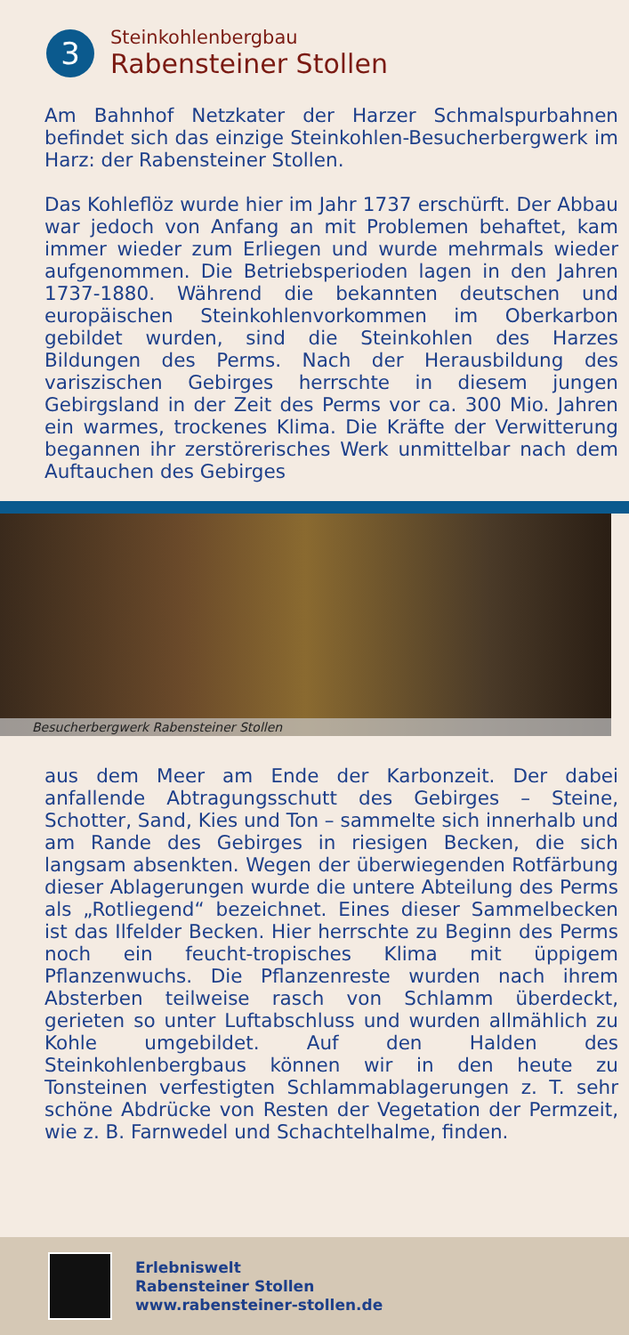3
Steinkohlenbergbau
Rabensteiner Stollen
Am Bahnhof Netzkater der Harzer Schmalspurbahnen befindet sich das einzige Steinkohlen-Besucherberg­werk im Harz: der Rabensteiner Stollen.
Das Kohleflöz wurde hier im Jahr 1737 erschürft. Der Abbau war jedoch von Anfang an mit Problemen behaftet, kam immer wieder zum Erliegen und wurde mehrmals wieder aufgenommen. Die Betriebsperioden lagen in den Jahren 1737-1880. Während die bekannten deutschen und europäischen Steinkohlenvorkommen im Oberkarbon gebildet wurden, sind die Steinkohlen des Harzes Bildungen des Perms. Nach der Herausbildung des variszischen Gebirges herrschte in diesem jungen Gebirgsland in der Zeit des Perms vor ca. 300 Mio. Jahren ein warmes, trockenes Klima. Die Kräfte der Verwitterung begannen ihr zerstörerisches Werk unmittelbar nach dem Auftauchen des Gebirges
Besucherbergwerk Rabensteiner Stollen
aus dem Meer am Ende der Karbonzeit. Der dabei anfallende Abtragungsschutt des Gebirges – Steine, Schotter, Sand, Kies und Ton – sammelte sich innerhalb und am Rande des Gebirges in riesigen Becken, die sich langsam absenkten. Wegen der überwiegenden Rotfärbung dieser Ablagerungen wurde die untere Abteilung des Perms als „Rotliegend“ bezeichnet. Eines dieser Sammelbecken ist das Ilfelder Becken. Hier herrschte zu Beginn des Perms noch ein feucht-tropisches Klima mit üppigem Pflanzenwuchs. Die Pflanzenreste wurden nach ihrem Absterben teilweise rasch von Schlamm überdeckt, gerieten so unter Luftabschluss und wurden allmählich zu Kohle umgebildet. Auf den Halden des Steinkohlenbergbaus können wir in den heute zu Tonsteinen verfestigten Schlammablagerungen z. T. sehr schöne Abdrücke von Resten der Vegetation der Permzeit, wie z. B. Farnwedel und Schachtelhalme, finden.
Erlebniswelt
Rabensteiner Stollen
www.rabensteiner-stollen.de